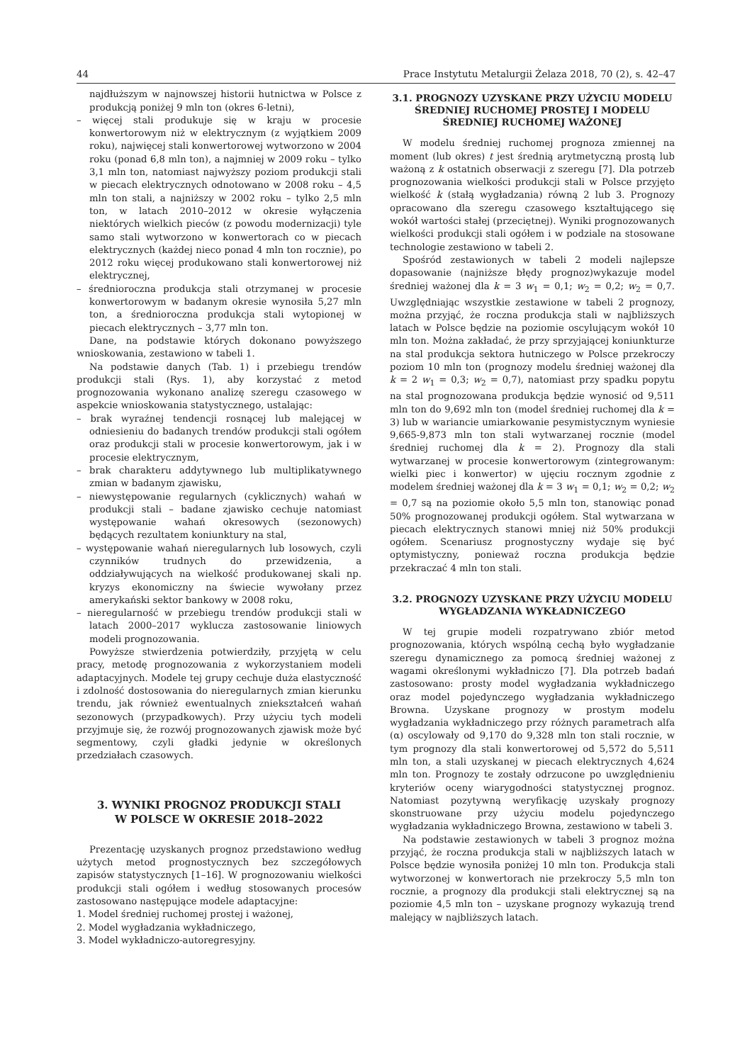44 Prace Instytutu Metalurgii Żelaza 2018, 70 (2), s. 42–47
najdłuższym w najnowszej historii hutnictwa w Polsce z produkcją poniżej 9 mln ton (okres 6-letni),
– więcej stali produkuje się w kraju w procesie konwertorowym niż w elektrycznym (z wyjątkiem 2009 roku), najwięcej stali konwertorowej wytworzono w 2004 roku (ponad 6,8 mln ton), a najmniej w 2009 roku – tylko 3,1 mln ton, natomiast najwyższy poziom produkcji stali w piecach elektrycznych odnotowano w 2008 roku – 4,5 mln ton stali, a najniższy w 2002 roku – tylko 2,5 mln ton, w latach 2010–2012 w okresie wyłączenia niektórych wielkich pieców (z powodu modernizacji) tyle samo stali wytworzono w konwertorach co w piecach elektrycznych (każdej nieco ponad 4 mln ton rocznie), po 2012 roku więcej produkowano stali konwertorowej niż elektrycznej,
– średnioroczna produkcja stali otrzymanej w procesie konwertorowym w badanym okresie wynosiła 5,27 mln ton, a średnioroczna produkcja stali wytopionej w piecach elektrycznych – 3,77 mln ton.
Dane, na podstawie których dokonano powyższego wnioskowania, zestawiono w tabeli 1.
Na podstawie danych (Tab. 1) i przebiegu trendów produkcji stali (Rys. 1), aby korzystać z metod prognozowania wykonano analizę szeregu czasowego w aspekcie wnioskowania statystycznego, ustalając:
– brak wyraźnej tendencji rosnącej lub malejącej w odniesieniu do badanych trendów produkcji stali ogółem oraz produkcji stali w procesie konwertorowym, jak i w procesie elektrycznym,
– brak charakteru addytywnego lub multiplikatywnego zmian w badanym zjawisku,
– niewystępowanie regularnych (cyklicznych) wahań w produkcji stali – badane zjawisko cechuje natomiast występowanie wahań okresowych (sezonowych) będących rezultatem koniunktury na stal,
– występowanie wahań nieregularnych lub losowych, czyli czynników trudnych do przewidzenia, a oddziaływujących na wielkość produkowanej skali np. kryzys ekonomiczny na świecie wywołany przez amerykański sektor bankowy w 2008 roku,
– nieregularność w przebiegu trendów produkcji stali w latach 2000–2017 wyklucza zastosowanie liniowych modeli prognozowania.
Powyższe stwierdzenia potwierdziły, przyjętą w celu pracy, metodę prognozowania z wykorzystaniem modeli adaptacyjnych. Modele tej grupy cechuje duża elastyczność i zdolność dostosowania do nieregularnych zmian kierunku trendu, jak również ewentualnych zniekształceń wahań sezonowych (przypadkowych). Przy użyciu tych modeli przyjmuje się, że rozwój prognozowanych zjawisk może być segmentowy, czyli gładki jedynie w określonych przedziałach czasowych.
3. WYNIKI PROGNOZ PRODUKCJI STALI
W POLSCE W OKRESIE 2018–2022
Prezentację uzyskanych prognoz przedstawiono według użytych metod prognostycznych bez szczegółowych zapisów statystycznych [1–16]. W prognozowaniu wielkości produkcji stali ogółem i według stosowanych procesów zastosowano następujące modele adaptacyjne:
1. Model średniej ruchomej prostej i ważonej,
2. Model wygładzania wykładniczego,
3. Model wykładniczo-autoregresyjny.
3.1. PROGNOZY UZYSKANE PRZY UŻYCIU MODELU ŚREDNIEJ RUCHOMEJ PROSTEJ I MODELU ŚREDNIEJ RUCHOMEJ WAŻONEJ
W modelu średniej ruchomej prognoza zmiennej na moment (lub okres) t jest średnią arytmetyczną prostą lub ważoną z k ostatnich obserwacji z szeregu [7]. Dla potrzeb prognozowania wielkości produkcji stali w Polsce przyjęto wielkość k (stałą wygładzania) równą 2 lub 3. Prognozy opracowano dla szeregu czasowego kształtującego się wokół wartości stałej (przeciętnej). Wyniki prognozowanych wielkości produkcji stali ogółem i w podziale na stosowane technologie zestawiono w tabeli 2.
Spośród zestawionych w tabeli 2 modeli najlepsze dopasowanie (najniższe błędy prognoz)wykazuje model średniej ważonej dla k = 3 w<sub>1</sub> = 0,1; w<sub>2</sub> = 0,2; w<sub>2</sub> = 0,7. Uwzględniając wszystkie zestawione w tabeli 2 prognozy, można przyjąć, że roczna produkcja stali w najbliższych latach w Polsce będzie na poziomie oscylującym wokół 10 mln ton. Można zakładać, że przy sprzyjającej koniunkturze na stal produkcja sektora hutniczego w Polsce przekroczy poziom 10 mln ton (prognozy modelu średniej ważonej dla k = 2 w<sub>1</sub> = 0,3; w<sub>2</sub> = 0,7), natomiast przy spadku popytu na stal prognozowana produkcja będzie wynosić od 9,511 mln ton do 9,692 mln ton (model średniej ruchomej dla k = 3) lub w wariancie umiarkowanie pesymistycznym wyniesie 9,665-9,873 mln ton stali wytwarzanej rocznie (model średniej ruchomej dla k = 2). Prognozy dla stali wytwarzanej w procesie konwertorowym (zintegrowanym: wielki piec i konwertor) w ujęciu rocznym zgodnie z modelem średniej ważonej dla k = 3 w<sub>1</sub> = 0,1; w<sub>2</sub> = 0,2; w<sub>2</sub> = 0,7 są na poziomie około 5,5 mln ton, stanowiąc ponad 50% prognozowanej produkcji ogółem. Stal wytwarzana w piecach elektrycznych stanowi mniej niż 50% produkcji ogółem. Scenariusz prognostyczny wydaje się być optymistyczny, ponieważ roczna produkcja będzie przekraczać 4 mln ton stali.
3.2. PROGNOZY UZYSKANE PRZY UŻYCIU MODELU WYGŁADZANIA WYKŁADNICZEGO
W tej grupie modeli rozpatrywano zbiór metod prognozowania, których wspólną cechą było wygładzanie szeregu dynamicznego za pomocą średniej ważonej z wagami określonymi wykładniczo [7]. Dla potrzeb badań zastosowano: prosty model wygładzania wykładniczego oraz model pojedynczego wygładzania wykładniczego Browna. Uzyskane prognozy w prostym modelu wygładzania wykładniczego przy różnych parametrach alfa (α) oscylowały od 9,170 do 9,328 mln ton stali rocznie, w tym prognozy dla stali konwertorowej od 5,572 do 5,511 mln ton, a stali uzyskanej w piecach elektrycznych 4,624 mln ton. Prognozy te zostały odrzucone po uwzględnieniu kryteriów oceny wiarygodności statystycznej prognoz. Natomiast pozytywną weryfikację uzyskały prognozy skonstruowane przy użyciu modelu pojedynczego wygładzania wykładniczego Browna, zestawiono w tabeli 3.
Na podstawie zestawionych w tabeli 3 prognoz można przyjąć, że roczna produkcja stali w najbliższych latach w Polsce będzie wynosiła poniżej 10 mln ton. Produkcja stali wytworzonej w konwertorach nie przekroczy 5,5 mln ton rocznie, a prognozy dla produkcji stali elektrycznej są na poziomie 4,5 mln ton – uzyskane prognozy wykazują trend malejący w najbliższych latach.